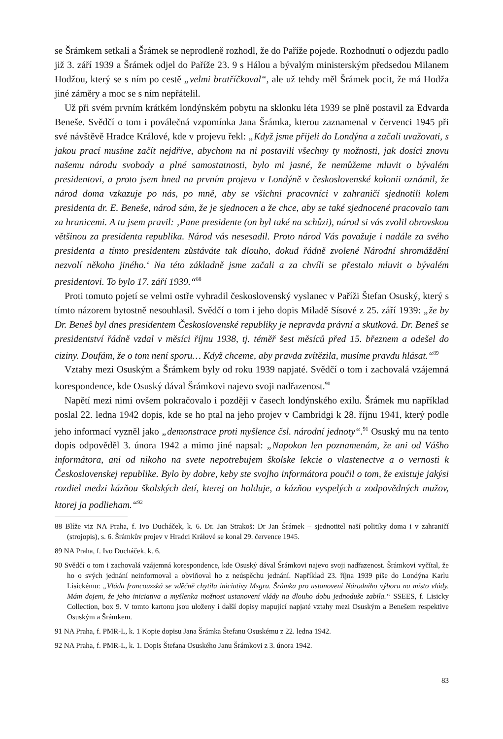se Šrámkem setkali a Šrámek se neprodleně rozhodl, že do Paříže pojede. Rozhodnutí o odjezdu padlo již 3. září 1939 a Šrámek odjel do Paříže 23. 9 s Hálou a bývalým ministerským předsedou Milanem Hodžou, který se s ním po cestě „velmi bratříčkoval“, ale už tehdy měl Šrámek pocit, že má Hodža jiné záměry a moc se s ním nepřátelil.
Už při svém prvním krátkém londýnském pobytu na sklonku léta 1939 se plně postavil za Edvarda Beneše. Svědčí o tom i poválečná vzpomínka Jana Šrámka, kterou zaznamenal v červenci 1945 při své návštěvě Hradce Králové, kde v projevu řekl: „Když jsme přijeli do Londýna a začali uvažovati, s jakou prací musíme začít nejdříve, abychom na ni postavili všechny ty možnosti, jak dosíci znovu našemu národu svobody a plné samostatnosti, bylo mi jasné, že nemůžeme mluvit o bývalém presidentovi, a proto jsem hned na prvním projevu v Londýně v československé kolonii oznámil, že národ doma vzkazuje po nás, po mně, aby se všichni pracovníci v zahraničí sjednotili kolem presidenta dr. E. Beneše, národ sám, že je sjednocen a že chce, aby se také sjednocené pracovalo tam za hranicemi. A tu jsem pravil: ‚Pane presidente (on byl také na schůzi), národ si vás zvolil obrovskou většinou za presidenta republika. Národ vás nesesadil. Proto národ Vás považuje i nadále za svého presidenta a tímto presidentem zůstáváte tak dlouho, dokud řádně zvolené Národní shromáždění nezvolí někoho jiného.‘ Na této základně jsme začali a za chvíli se přestalo mluvit o bývalém presidentovi. To bylo 17. září 1939.“<sup>88</sup>
Proti tomuto pojetí se velmi ostře vyhradil československý vyslanec v Paříži Štefan Osuský, který s tímto názorem bytostně nesouhlasil. Svědčí o tom i jeho dopis Miladě Sísové z 25. září 1939: „že by Dr. Beneš byl dnes presidentem Československé republiky je nepravda právní a skutková. Dr. Beneš se presidentství řádně vzdal v měsíci říjnu 1938, tj. téměř šest měsíců před 15. březnem a odešel do ciziny. Doufám, že o tom není sporu… Když chceme, aby pravda zvítězila, musíme pravdu hlásat.“<sup>89</sup>
Vztahy mezi Osuským a Šrámkem byly od roku 1939 napjaté. Svědčí o tom i zachovalá vzájemná korespondence, kde Osuský dával Šrámkovi najevo svoji nadřazenost.<sup>90</sup>
Napětí mezi nimi ovšem pokračovalo i později v časech londýnského exilu. Šrámek mu například poslal 22. ledna 1942 dopis, kde se ho ptal na jeho projev v Cambridgi k 28. říjnu 1941, který podle jeho informací vyzněl jako „demonstrace proti myšlence čsl. národní jednoty“.<sup>91</sup> Osuský mu na tento dopis odpověděl 3. února 1942 a mimo jiné napsal: „Napokon len poznamenám, že ani od Vášho informátora, ani od nikoho na svete nepotrebujem školske lekcie o vlastenectve a o vernosti k Československej republike. Bylo by dobre, keby ste svojho informátora poučil o tom, že existuje jakýsi rozdiel medzi kázňou školských detí, kterej on holduje, a kázňou vyspelých a zodpovědných mužov, ktorej ja podlieham.“<sup>92</sup>
88 Blíže viz NA Praha, f. Ivo Ducháček, k. 6. Dr. Jan Strakoš: Dr Jan Šrámek – sjednotitel naší politiky doma i v zahraničí (strojopis), s. 6. Šrámkův projev v Hradci Králové se konal 29. července 1945.
89 NA Praha, f. Ivo Ducháček, k. 6.
90 Svědčí o tom i zachovalá vzájemná korespondence, kde Osuský dával Šrámkovi najevo svoji nadřazenost. Šrámkovi vyčítal, že ho o svých jednání neinformoval a obviňoval ho z neúspěchu jednání. Například 23. října 1939 píše do Londýna Karlu Lisickému: „Vláda francouzská se vděčně chytila iniciativy Msgra. Šrámka pro ustanovení Národního výboru na místo vlády. Mám dojem, že jeho iniciativa a myšlenka možnost ustanovení vlády na dlouho dobu jednoduše zabila.“ SSEES, f. Lisicky Collection, box 9. V tomto kartonu jsou uloženy i další dopisy mapující napjaté vztahy mezi Osuským a Benešem respektive Osuským a Šrámkem.
91 NA Praha, f. PMR-L, k. 1 Kopie dopisu Jana Šrámka Štefanu Osuskému z 22. ledna 1942.
92 NA Praha, f. PMR-L, k. 1. Dopis Štefana Osuského Janu Šrámkovi z 3. února 1942.
83